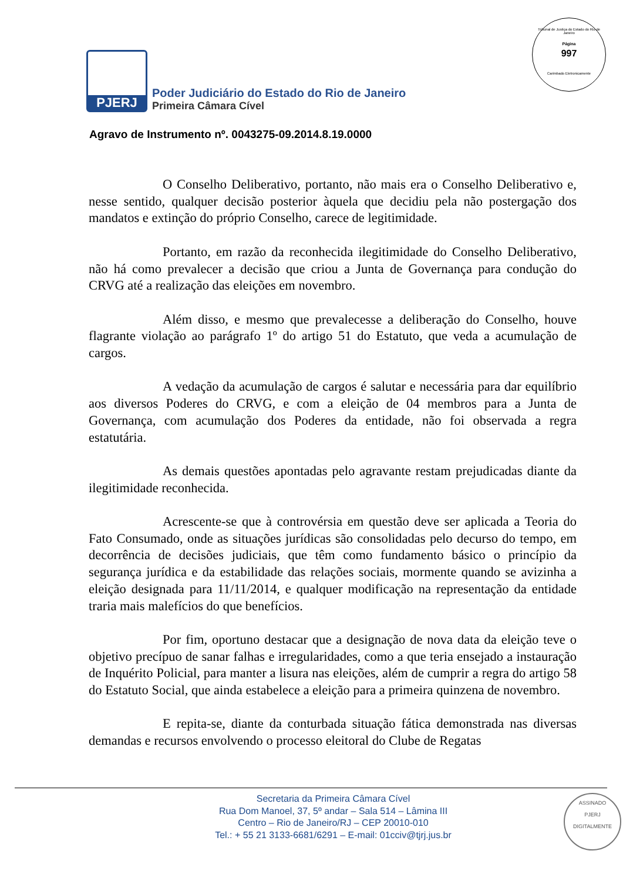Tribunal de Justiça do Estado do Rio de Janeiro
Página
997
Carimbado Eletronicamente
PJERJ
Poder Judiciário do Estado do Rio de Janeiro
Primeira Câmara Cível
Agravo de Instrumento nº. 0043275-09.2014.8.19.0000
O Conselho Deliberativo, portanto, não mais era o Conselho Deliberativo e, nesse sentido, qualquer decisão posterior àquela que decidiu pela não postergação dos mandatos e extinção do próprio Conselho, carece de legitimidade.
Portanto, em razão da reconhecida ilegitimidade do Conselho Deliberativo, não há como prevalecer a decisão que criou a Junta de Governança para condução do CRVG até a realização das eleições em novembro.
Além disso, e mesmo que prevalecesse a deliberação do Conselho, houve flagrante violação ao parágrafo 1º do artigo 51 do Estatuto, que veda a acumulação de cargos.
A vedação da acumulação de cargos é salutar e necessária para dar equilíbrio aos diversos Poderes do CRVG, e com a eleição de 04 membros para a Junta de Governança, com acumulação dos Poderes da entidade, não foi observada a regra estatutária.
As demais questões apontadas pelo agravante restam prejudicadas diante da ilegitimidade reconhecida.
Acrescente-se que à controvérsia em questão deve ser aplicada a Teoria do Fato Consumado, onde as situações jurídicas são consolidadas pelo decurso do tempo, em decorrência de decisões judiciais, que têm como fundamento básico o princípio da segurança jurídica e da estabilidade das relações sociais, mormente quando se avizinha a eleição designada para 11/11/2014, e qualquer modificação na representação da entidade traria mais malefícios do que benefícios.
Por fim, oportuno destacar que a designação de nova data da eleição teve o objetivo precípuo de sanar falhas e irregularidades, como a que teria ensejado a instauração de Inquérito Policial, para manter a lisura nas eleições, além de cumprir a regra do artigo 58 do Estatuto Social, que ainda estabelece a eleição para a primeira quinzena de novembro.
E repita-se, diante da conturbada situação fática demonstrada nas diversas demandas e recursos envolvendo o processo eleitoral do Clube de Regatas
Secretaria da Primeira Câmara Cível
Rua Dom Manoel, 37, 5º andar – Sala 514 – Lâmina III
Centro – Rio de Janeiro/RJ – CEP 20010-010
Tel.: + 55 21 3133-6681/6291 – E-mail: 01cciv@tjrj.jus.br
ASSINADO
PJERJ
DIGITALMENTE